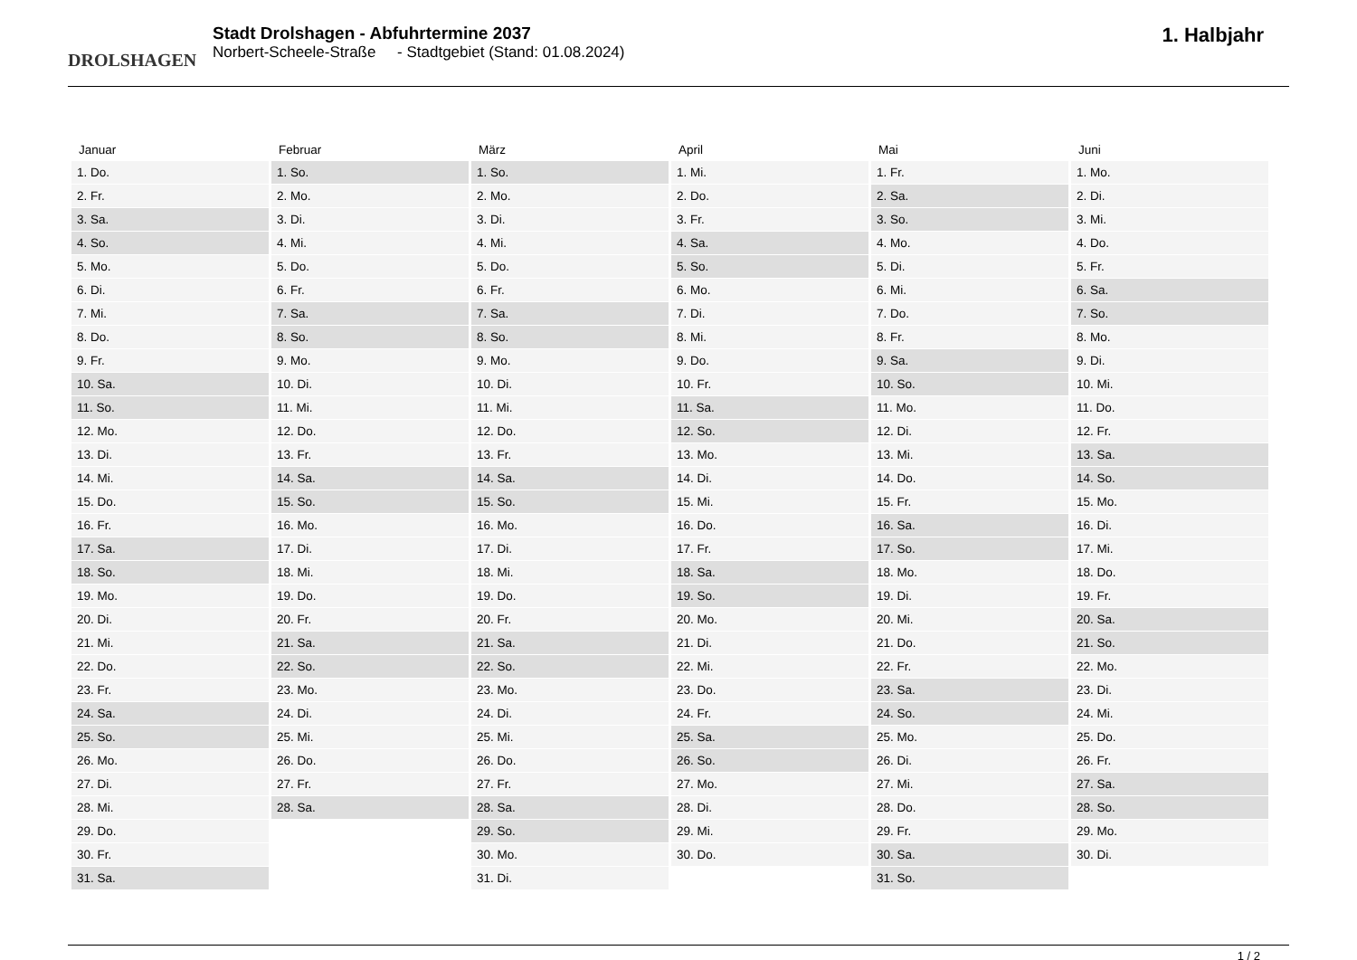DROLSHAGEN
Stadt Drolshagen - Abfuhrtermine 2037
Norbert-Scheele-Straße - Stadtgebiet (Stand: 01.08.2024)
1. Halbjahr
| Januar | Februar | März | April | Mai | Juni |
| --- | --- | --- | --- | --- | --- |
| 1. Do. | 1. So. | 1. So. | 1. Mi. | 1. Fr. | 1. Mo. |
| 2. Fr. | 2. Mo. | 2. Mo. | 2. Do. | 2. Sa. | 2. Di. |
| 3. Sa. | 3. Di. | 3. Di. | 3. Fr. | 3. So. | 3. Mi. |
| 4. So. | 4. Mi. | 4. Mi. | 4. Sa. | 4. Mo. | 4. Do. |
| 5. Mo. | 5. Do. | 5. Do. | 5. So. | 5. Di. | 5. Fr. |
| 6. Di. | 6. Fr. | 6. Fr. | 6. Mo. | 6. Mi. | 6. Sa. |
| 7. Mi. | 7. Sa. | 7. Sa. | 7. Di. | 7. Do. | 7. So. |
| 8. Do. | 8. So. | 8. So. | 8. Mi. | 8. Fr. | 8. Mo. |
| 9. Fr. | 9. Mo. | 9. Mo. | 9. Do. | 9. Sa. | 9. Di. |
| 10. Sa. | 10. Di. | 10. Di. | 10. Fr. | 10. So. | 10. Mi. |
| 11. So. | 11. Mi. | 11. Mi. | 11. Sa. | 11. Mo. | 11. Do. |
| 12. Mo. | 12. Do. | 12. Do. | 12. So. | 12. Di. | 12. Fr. |
| 13. Di. | 13. Fr. | 13. Fr. | 13. Mo. | 13. Mi. | 13. Sa. |
| 14. Mi. | 14. Sa. | 14. Sa. | 14. Di. | 14. Do. | 14. So. |
| 15. Do. | 15. So. | 15. So. | 15. Mi. | 15. Fr. | 15. Mo. |
| 16. Fr. | 16. Mo. | 16. Mo. | 16. Do. | 16. Sa. | 16. Di. |
| 17. Sa. | 17. Di. | 17. Di. | 17. Fr. | 17. So. | 17. Mi. |
| 18. So. | 18. Mi. | 18. Mi. | 18. Sa. | 18. Mo. | 18. Do. |
| 19. Mo. | 19. Do. | 19. Do. | 19. So. | 19. Di. | 19. Fr. |
| 20. Di. | 20. Fr. | 20. Fr. | 20. Mo. | 20. Mi. | 20. Sa. |
| 21. Mi. | 21. Sa. | 21. Sa. | 21. Di. | 21. Do. | 21. So. |
| 22. Do. | 22. So. | 22. So. | 22. Mi. | 22. Fr. | 22. Mo. |
| 23. Fr. | 23. Mo. | 23. Mo. | 23. Do. | 23. Sa. | 23. Di. |
| 24. Sa. | 24. Di. | 24. Di. | 24. Fr. | 24. So. | 24. Mi. |
| 25. So. | 25. Mi. | 25. Mi. | 25. Sa. | 25. Mo. | 25. Do. |
| 26. Mo. | 26. Do. | 26. Do. | 26. So. | 26. Di. | 26. Fr. |
| 27. Di. | 27. Fr. | 27. Fr. | 27. Mo. | 27. Mi. | 27. Sa. |
| 28. Mi. | 28. Sa. | 28. Sa. | 28. Di. | 28. Do. | 28. So. |
| 29. Do. | | 29. So. | 29. Mi. | 29. Fr. | 29. Mo. |
| 30. Fr. | | 30. Mo. | 30. Do. | 30. Sa. | 30. Di. |
| 31. Sa. | | 31. Di. | | 31. So. | |
1 / 2